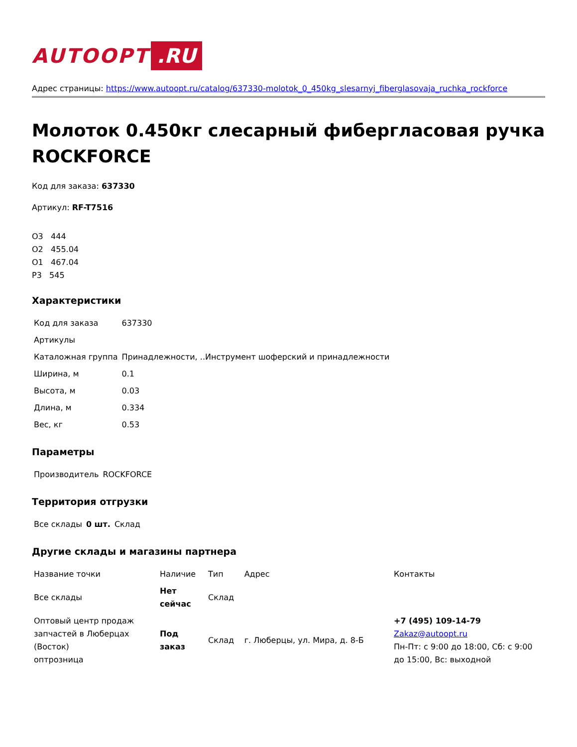AUTOOPT.RU
Адрес страницы: https://www.autoopt.ru/catalog/637330-molotok_0_450kg_slesarnyj_fiberglasovaja_ruchka_rockforce
Молоток 0.450кг слесарный фибергласовая ручка ROCKFORCE
Код для заказа: 637330
Артикул: RF-T7516
О3 444
О2 455.04
О1 467.04
Р3 545
Характеристики
| Код для заказа | 637330 |
| Артикулы | |
| Каталожная группа | Принадлежности, ..Инструмент шоферский и принадлежности |
| Ширина, м | 0.1 |
| Высота, м | 0.03 |
| Длина, м | 0.334 |
| Вес, кг | 0.53 |
Параметры
| Производитель | ROCKFORCE |
Территория отгрузки
| Все склады | 0 шт. | Склад |
Другие склады и магазины партнера
| Название точки | Наличие | Тип | Адрес | Контакты |
| --- | --- | --- | --- | --- |
| Все склады | Нет сейчас | Склад | | |
| Оптовый центр продаж запчастей в Люберцах (Восток) оптрозница | Под заказ | Склад | г. Люберцы, ул. Мира, д. 8-Б | +7 (495) 109-14-79 Zakaz@autoopt.ru Пн-Пт: с 9:00 до 18:00, Сб: с 9:00 до 15:00, Вс: выходной |